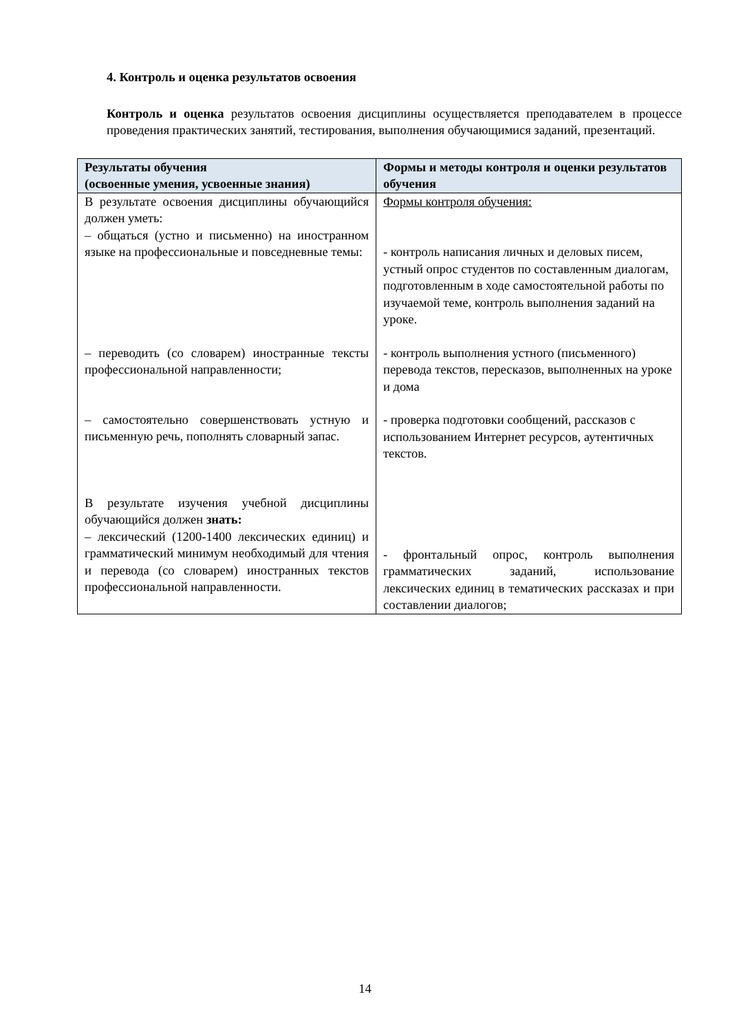4. Контроль и оценка результатов освоения
Контроль и оценка результатов освоения дисциплины осуществляется преподавателем в процессе проведения практических занятий, тестирования, выполнения обучающимися заданий, презентаций.
| Результаты обучения (освоенные умения, усвоенные знания) | Формы и методы контроля и оценки результатов обучения |
| --- | --- |
| В результате освоения дисциплины обучающийся должен уметь: – общаться (устно и письменно) на иностранном языке на профессиональные и повседневные темы: – переводить (со словарем) иностранные тексты профессиональной направленности; – самостоятельно совершенствовать устную и письменную речь, пополнять словарный запас. В результате изучения учебной дисциплины обучающийся должен знать: – лексический (1200-1400 лексических единиц) и грамматический минимум необходимый для чтения и перевода (со словарем) иностранных текстов профессиональной направленности. | Формы контроля обучения: - контроль написания личных и деловых писем, устный опрос студентов по составленным диалогам, подготовленным в ходе самостоятельной работы по изучаемой теме, контроль выполнения заданий на уроке. - контроль выполнения устного (письменного) перевода текстов, пересказов, выполненных на уроке и дома - проверка подготовки сообщений, рассказов с использованием Интернет ресурсов, аутентичных текстов. - фронтальный опрос, контроль выполнения грамматических заданий, использование лексических единиц в тематических рассказах и при составлении диалогов; |
14